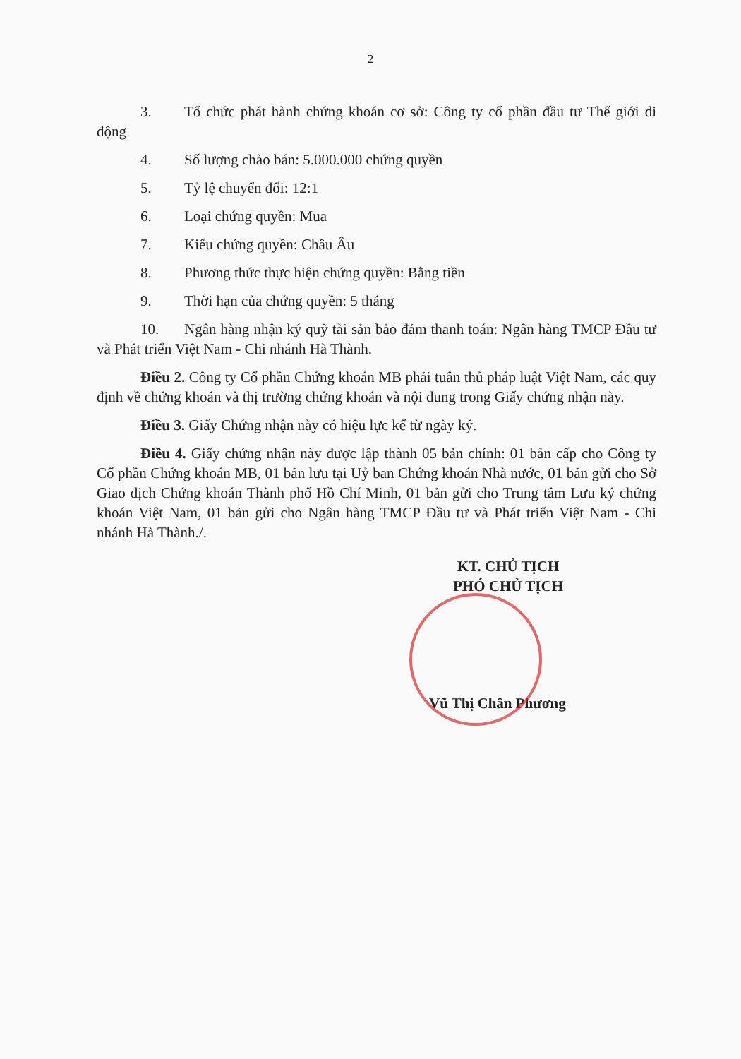2
3. Tổ chức phát hành chứng khoán cơ sở: Công ty cổ phần đầu tư Thế giới di động
4. Số lượng chào bán: 5.000.000 chứng quyền
5. Tỷ lệ chuyển đổi: 12:1
6. Loại chứng quyền: Mua
7. Kiểu chứng quyền: Châu Âu
8. Phương thức thực hiện chứng quyền: Bằng tiền
9. Thời hạn của chứng quyền: 5 tháng
10. Ngân hàng nhận ký quỹ tài sản bảo đảm thanh toán: Ngân hàng TMCP Đầu tư và Phát triển Việt Nam - Chi nhánh Hà Thành.
Điều 2. Công ty Cổ phần Chứng khoán MB phải tuân thủ pháp luật Việt Nam, các quy định về chứng khoán và thị trường chứng khoán và nội dung trong Giấy chứng nhận này.
Điều 3. Giấy Chứng nhận này có hiệu lực kể từ ngày ký.
Điều 4. Giấy chứng nhận này được lập thành 05 bản chính: 01 bản cấp cho Công ty Cổ phần Chứng khoán MB, 01 bản lưu tại Uỷ ban Chứng khoán Nhà nước, 01 bản gửi cho Sở Giao dịch Chứng khoán Thành phố Hồ Chí Minh, 01 bản gửi cho Trung tâm Lưu ký chứng khoán Việt Nam, 01 bản gửi cho Ngân hàng TMCP Đầu tư và Phát triển Việt Nam - Chi nhánh Hà Thành./.
KT. CHỦ TỊCH
PHÓ CHỦ TỊCH
Vũ Thị Chân Phương